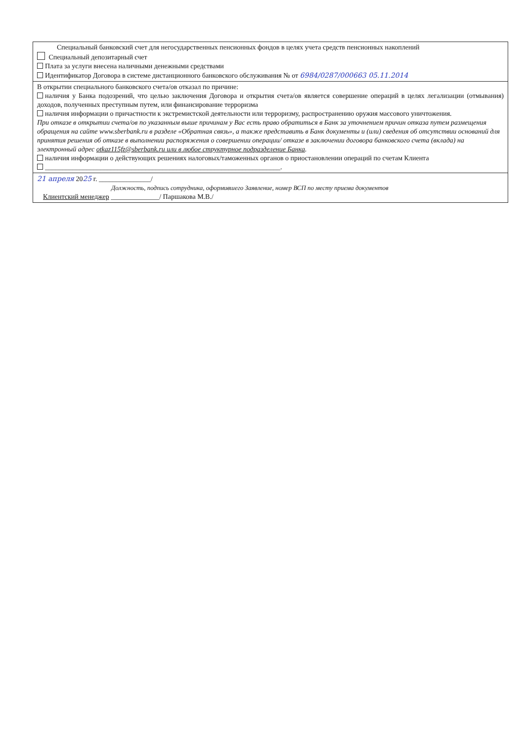Специальный банковский счет для негосударственных пенсионных фондов в целях учета средств пенсионных накоплений
Специальный депозитарный счет
Плата за услуги внесена наличными денежными средствами
Идентификатор Договора в системе дистанционного банковского обслуживания № от 6984/0287/000663 05.11.2014
В открытии специального банковского счета/ов отказал по причине:
наличия у Банка подозрений, что целью заключения Договора и открытия счета/ов является совершение операций в целях легализации (отмывания) доходов, полученных преступным путем, или финансирование терроризма
наличия информации о причастности к экстремистской деятельности или терроризму, распространению оружия массового уничтожения.
При отказе в открытии счета/ов по указанным выше причинам у Вас есть право обратиться в Банк за уточнением причин отказа путем размещения обращения на сайте www.sberbank.ru в разделе «Обратная связь», а также представить в Банк документы и (или) сведения об отсутствии оснований для принятия решения об отказе в выполнении распоряжения о совершении операции/ отказе в заключении договора банковского счета (вклада) на электронный адрес otkaz115fz@sberbank.ru или в любое структурное подразделение Банка.
наличия информации о действующих решениях налоговых/таможенных органов о приостановлении операций по счетам Клиента
____________________________________________________________________.
21 апреля 2025 г. _______________/
Должность, подпись сотрудника, оформившего Заявление, номер ВСП по месту приема документов
Клиентский менеджер ______________/ Паршакова М.В./